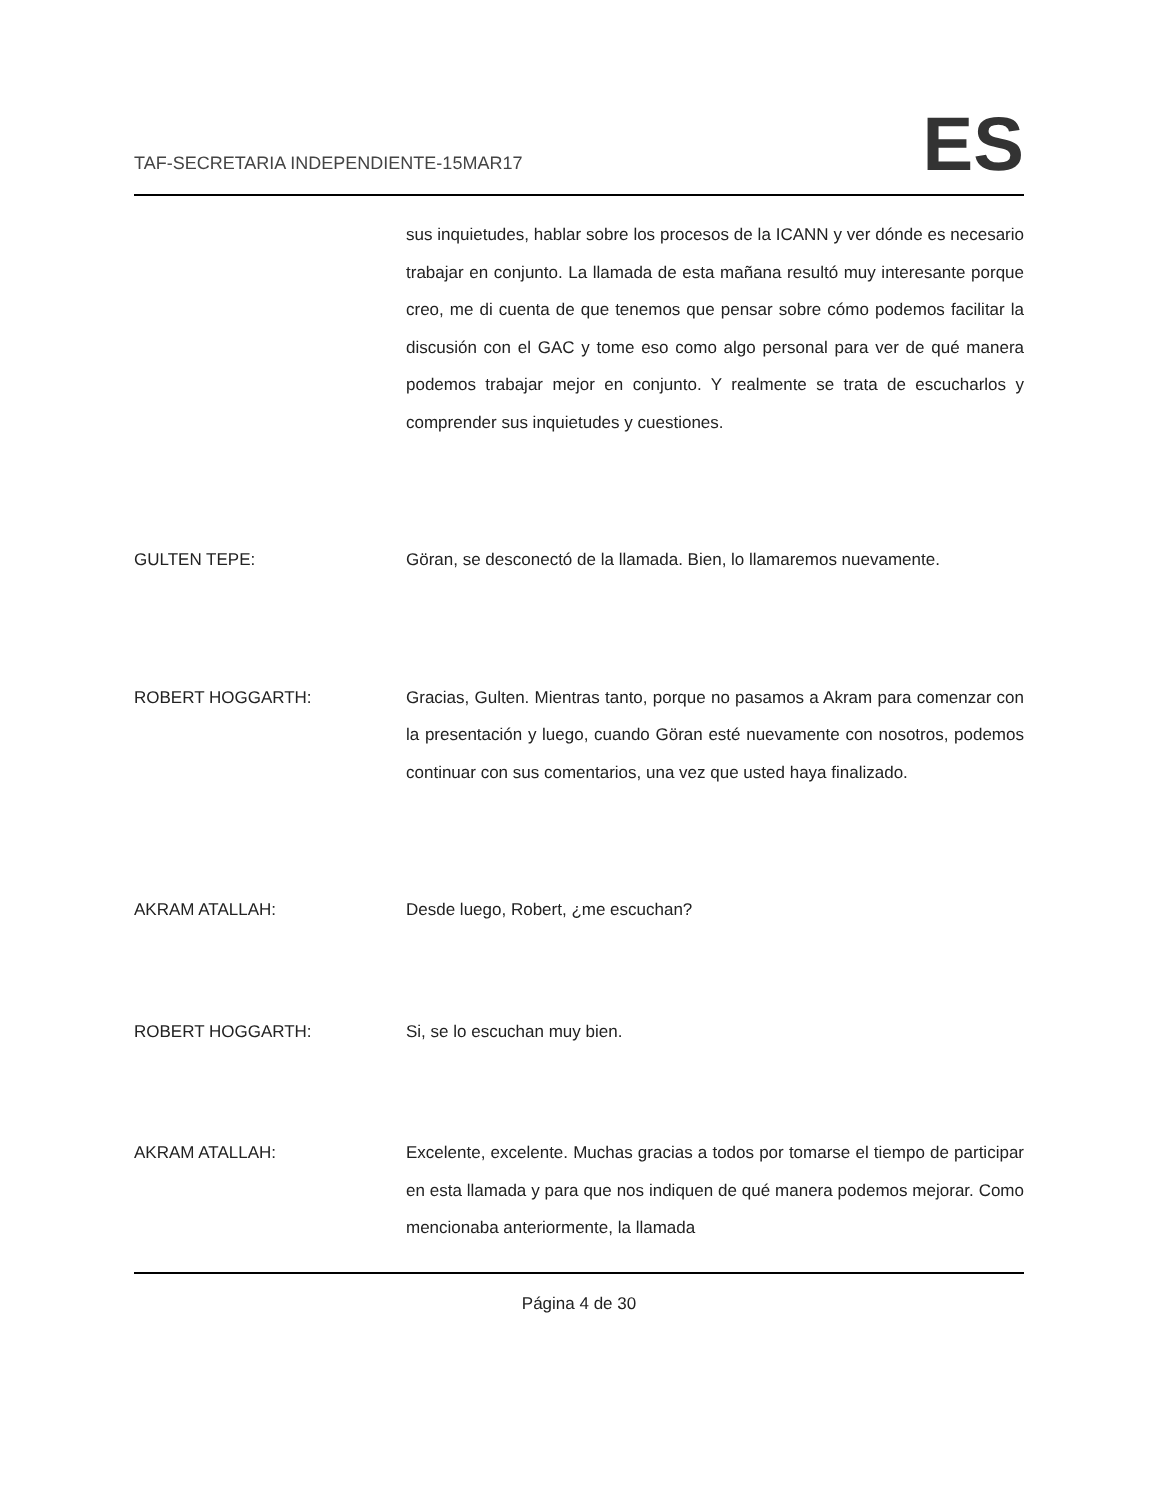TAF-SECRETARIA INDEPENDIENTE-15MAR17
ES
sus inquietudes, hablar sobre los procesos de la ICANN y ver dónde es necesario trabajar en conjunto. La llamada de esta mañana resultó muy interesante porque creo, me di cuenta de que tenemos que pensar sobre cómo podemos facilitar la discusión con el GAC y tome eso como algo personal para ver de qué manera podemos trabajar mejor en conjunto. Y realmente se trata de escucharlos y comprender sus inquietudes y cuestiones.
GULTEN TEPE: Göran, se desconectó de la llamada. Bien, lo llamaremos nuevamente.
ROBERT HOGGARTH: Gracias, Gulten. Mientras tanto, porque no pasamos a Akram para comenzar con la presentación y luego, cuando Göran esté nuevamente con nosotros, podemos continuar con sus comentarios, una vez que usted haya finalizado.
AKRAM ATALLAH: Desde luego, Robert, ¿me escuchan?
ROBERT HOGGARTH: Si, se lo escuchan muy bien.
AKRAM ATALLAH: Excelente, excelente. Muchas gracias a todos por tomarse el tiempo de participar en esta llamada y para que nos indiquen de qué manera podemos mejorar. Como mencionaba anteriormente, la llamada
Página 4 de 30